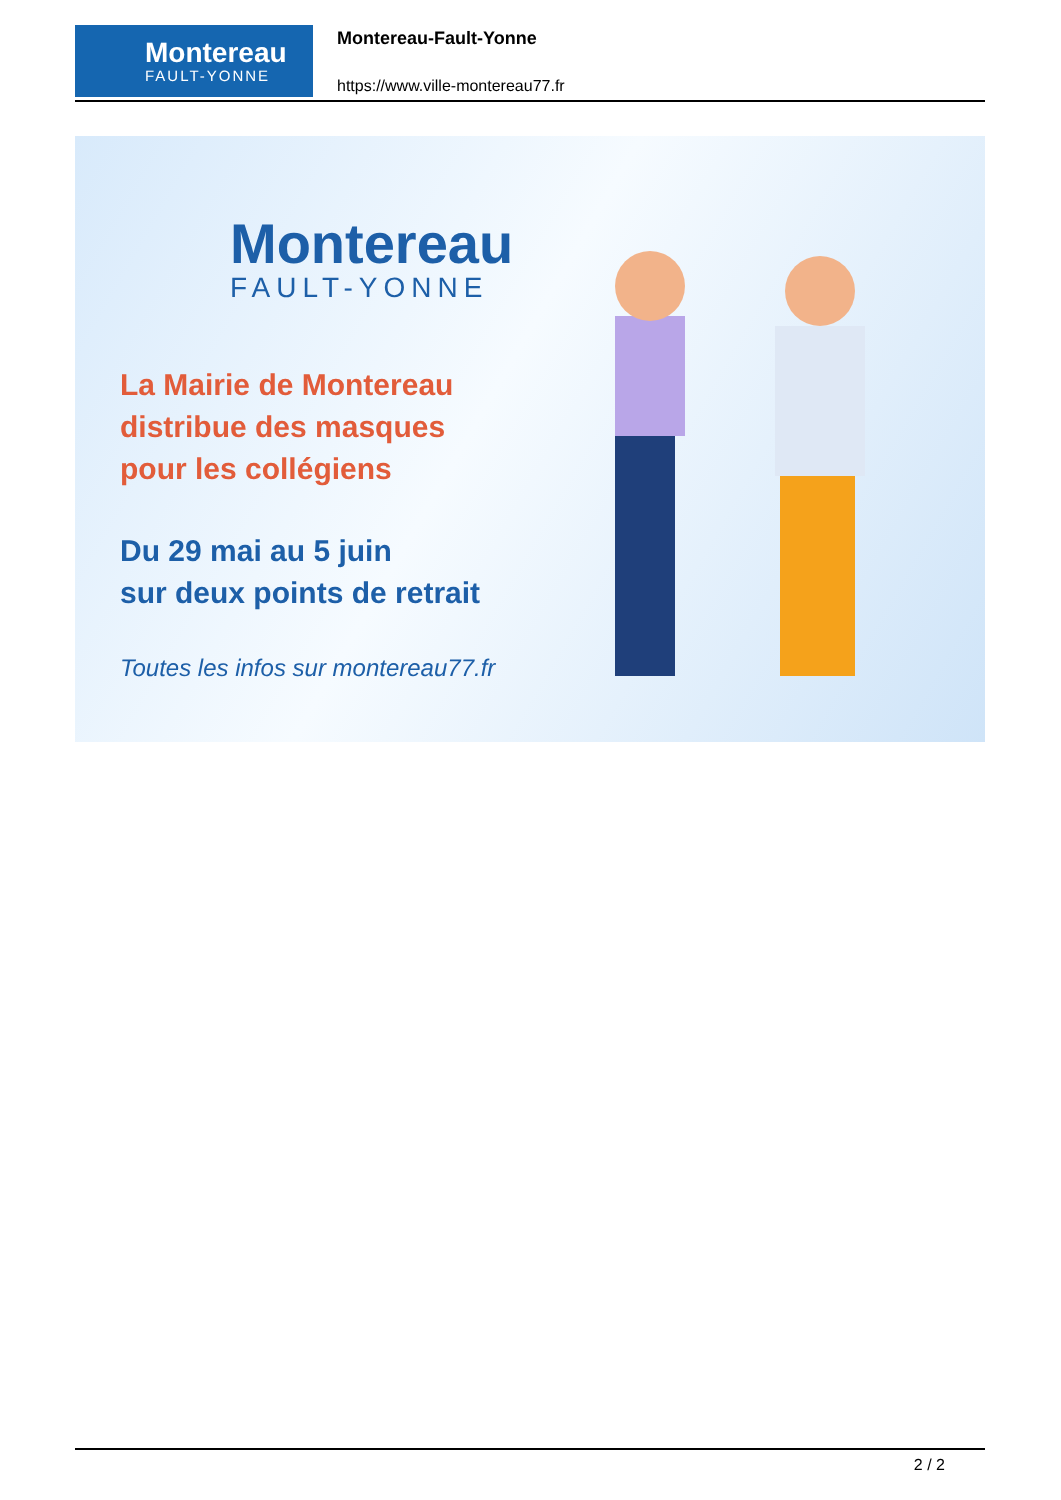Montereau
FAULT-YONNE
Montereau-Fault-Yonne
https://www.ville-montereau77.fr
Montereau
FAULT-YONNE
La Mairie de Montereau
distribue des masques
pour les collégiens
Du 29 mai au 5 juin
sur deux points de retrait
Toutes les infos sur montereau77.fr
2 / 2